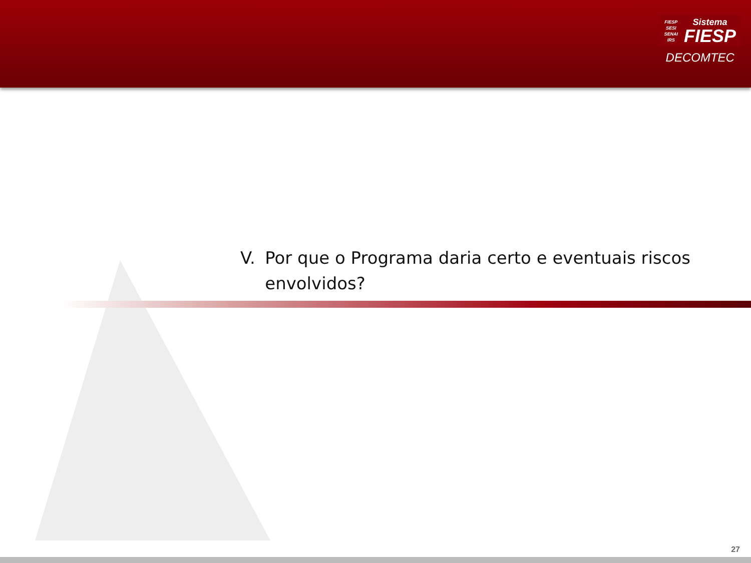FIESP
SESI
SENAI
IRS
Sistema
FIESP
DECOMTEC
V. Por que o Programa daria certo e eventuais riscos envolvidos?
27